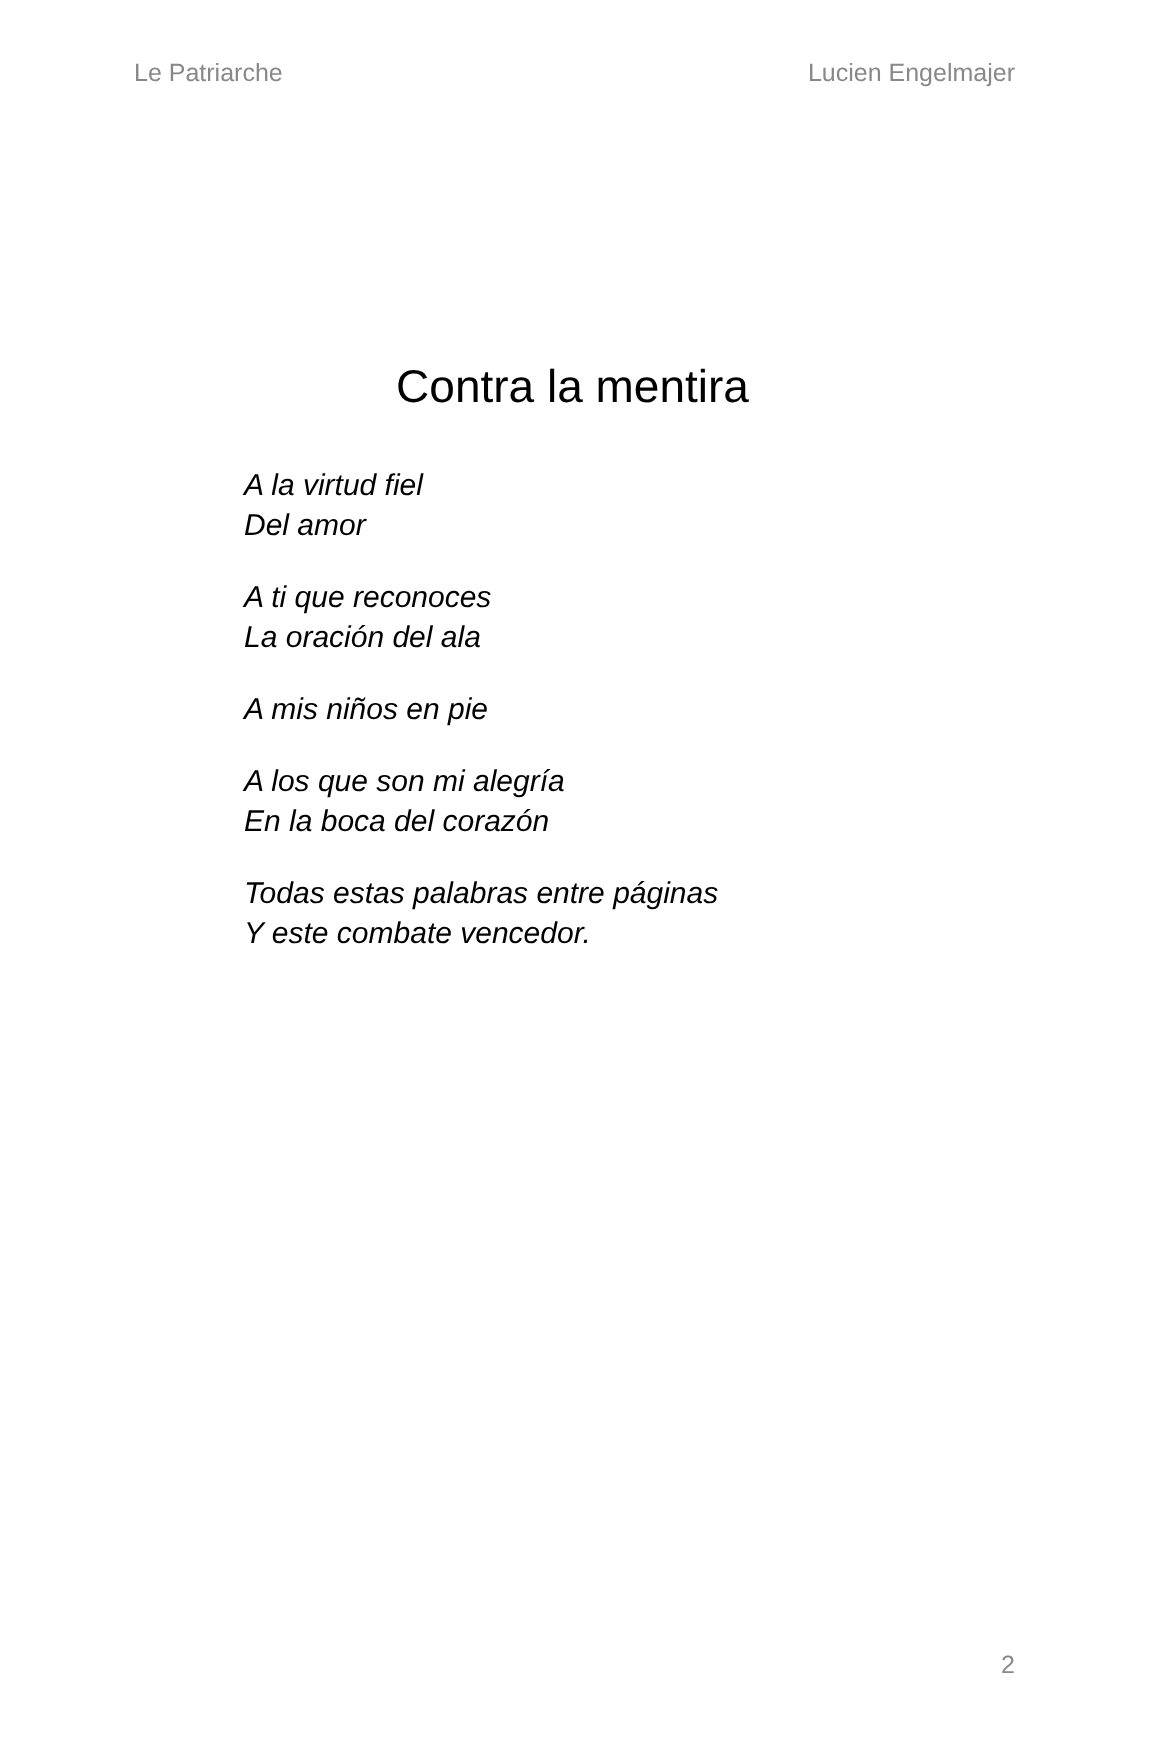Le Patriarche Lucien Engelmajer
Contra la mentira
A la virtud fiel
Del amor
A ti que reconoces
La oración del ala
A mis niños en pie
A los que son mi alegría
En la boca del corazón
Todas estas palabras entre páginas
Y este combate vencedor.
2